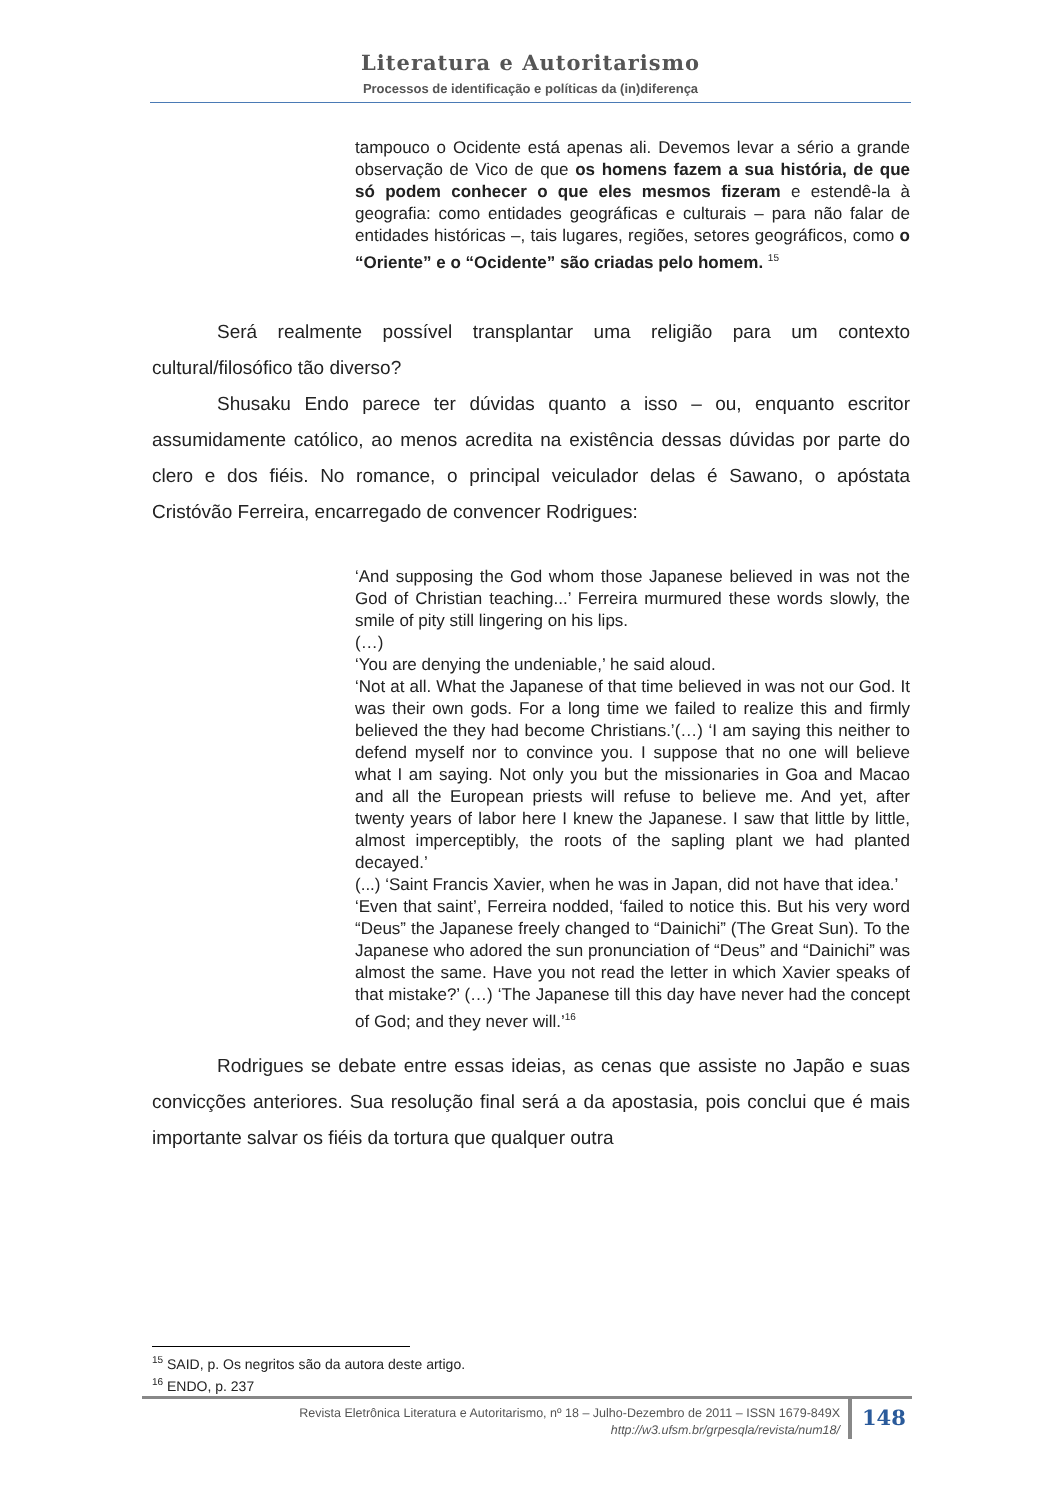Literatura e Autoritarismo
Processos de identificação e políticas da (in)diferença
tampouco o Ocidente está apenas ali. Devemos levar a sério a grande observação de Vico de que os homens fazem a sua história, de que só podem conhecer o que eles mesmos fizeram e estendê-la à geografia: como entidades geográficas e culturais – para não falar de entidades históricas –, tais lugares, regiões, setores geográficos, como o “Oriente” e o “Ocidente” são criadas pelo homem. <sup>15</sup>
Será realmente possível transplantar uma religião para um contexto cultural/filosófico tão diverso?
Shusaku Endo parece ter dúvidas quanto a isso – ou, enquanto escritor assumidamente católico, ao menos acredita na existência dessas dúvidas por parte do clero e dos fiéis. No romance, o principal veiculador delas é Sawano, o apóstata Cristóvão Ferreira, encarregado de convencer Rodrigues:
‘And supposing the God whom those Japanese believed in was not the God of Christian teaching...’ Ferreira murmured these words slowly, the smile of pity still lingering on his lips.
(…)
‘You are denying the undeniable,’ he said aloud.
‘Not at all. What the Japanese of that time believed in was not our God. It was their own gods. For a long time we failed to realize this and firmly believed the they had become Christians.’(…) ‘I am saying this neither to defend myself nor to convince you. I suppose that no one will believe what I am saying. Not only you but the missionaries in Goa and Macao and all the European priests will refuse to believe me. And yet, after twenty years of labor here I knew the Japanese. I saw that little by little, almost imperceptibly, the roots of the sapling plant we had planted decayed.’
(...) ‘Saint Francis Xavier, when he was in Japan, did not have that idea.’
‘Even that saint’, Ferreira nodded, ‘failed to notice this. But his very word “Deus” the Japanese freely changed to “Dainichi” (The Great Sun). To the Japanese who adored the sun pronunciation of “Deus” and “Dainichi” was almost the same. Have you not read the letter in which Xavier speaks of that mistake?’ (…) ‘The Japanese till this day have never had the concept of God; and they never will.’<sup>16</sup>
Rodrigues se debate entre essas ideias, as cenas que assiste no Japão e suas convicções anteriores. Sua resolução final será a da apostasia, pois conclui que é mais importante salvar os fiéis da tortura que qualquer outra
<sup>15</sup> SAID, p. Os negritos são da autora deste artigo.
<sup>16</sup> ENDO, p. 237
Revista Eletrônica Literatura e Autoritarismo, nº 18 – Julho-Dezembro de 2011 – ISSN 1679-849X
http://w3.ufsm.br/grpesqla/revista/num18/
148